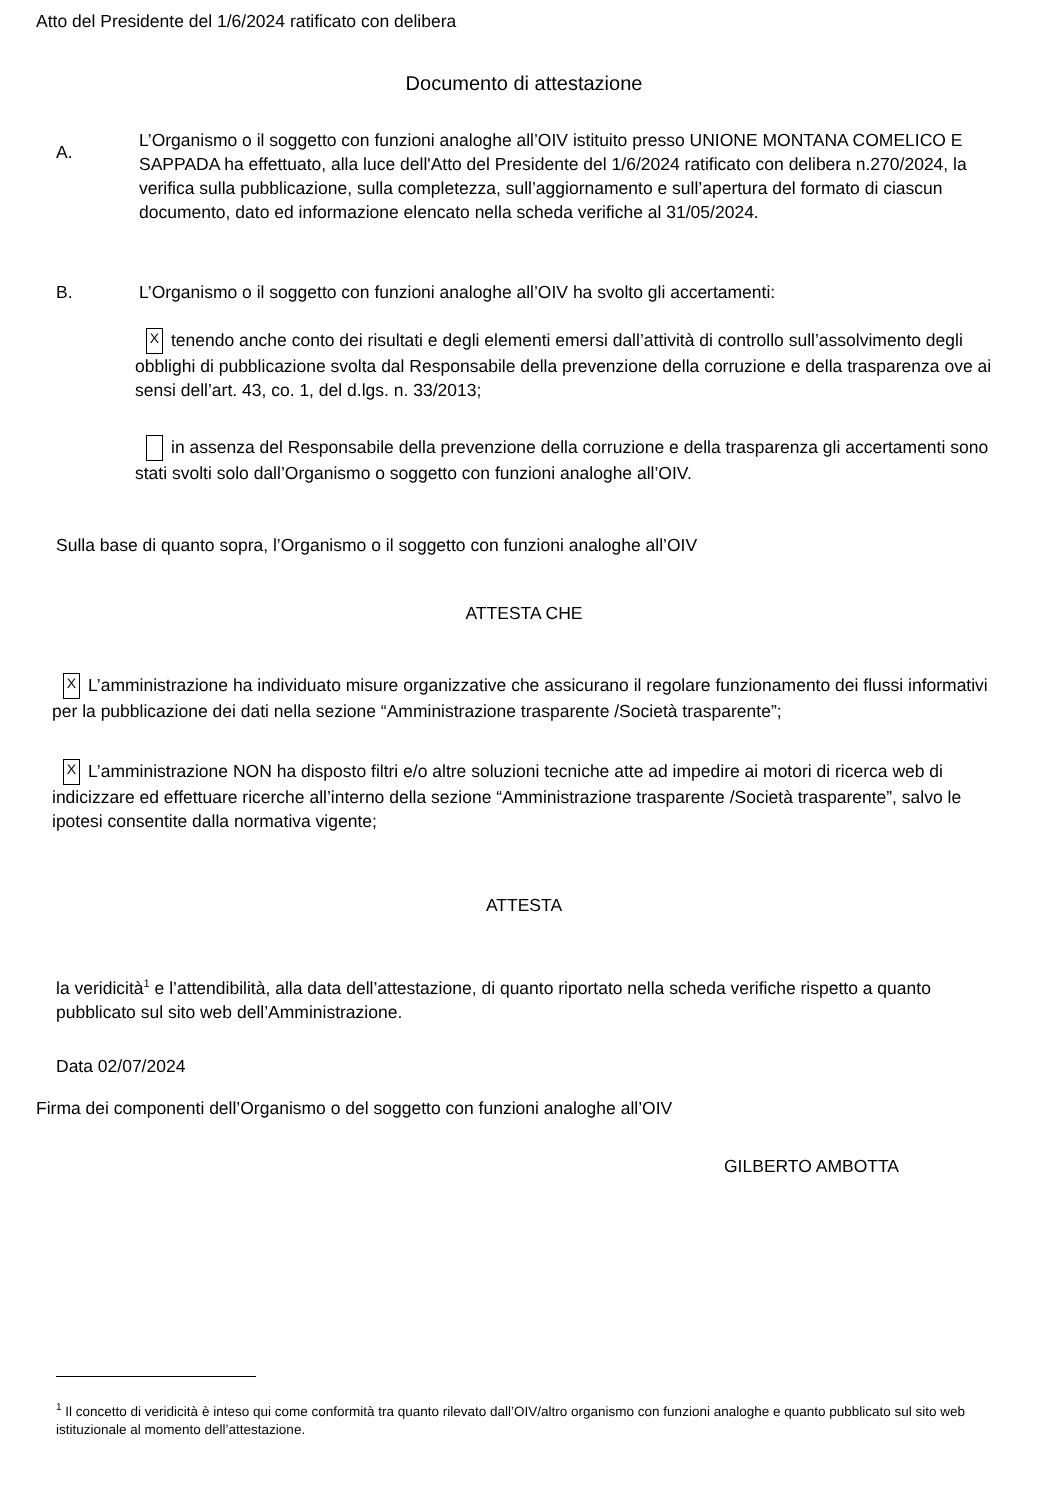Atto del Presidente del 1/6/2024 ratificato con delibera
Documento di attestazione
A.
L’Organismo o il soggetto con funzioni analoghe all’OIV istituito presso UNIONE MONTANA COMELICO E SAPPADA ha effettuato, alla luce dell'Atto del Presidente del 1/6/2024 ratificato con delibera n.270/2024, la verifica sulla pubblicazione, sulla completezza, sull’aggiornamento e sull’apertura del formato di ciascun documento, dato ed informazione elencato nella scheda verifiche al 31/05/2024.
B. L’Organismo o il soggetto con funzioni analoghe all’OIV ha svolto gli accertamenti:
Xtenendo anche conto dei risultati e degli elementi emersi dall’attività di controllo sull’assolvimento degli obblighi di pubblicazione svolta dal Responsabile della prevenzione della corruzione e della trasparenza ove ai sensi dell’art. 43, co. 1, del d.lgs. n. 33/2013;
in assenza del Responsabile della prevenzione della corruzione e della trasparenza gli accertamenti sono stati svolti solo dall’Organismo o soggetto con funzioni analoghe all’OIV.
Sulla base di quanto sopra, l’Organismo o il soggetto con funzioni analoghe all’OIV
ATTESTA CHE
X L’amministrazione ha individuato misure organizzative che assicurano il regolare funzionamento dei flussi informativi per la pubblicazione dei dati nella sezione “Amministrazione trasparente /Società trasparente”;
X L’amministrazione NON ha disposto filtri e/o altre soluzioni tecniche atte ad impedire ai motori di ricerca web di indicizzare ed effettuare ricerche all’interno della sezione “Amministrazione trasparente /Società trasparente”, salvo le ipotesi consentite dalla normativa vigente;
ATTESTA
la veridicità<sup>1</sup> e l’attendibilità, alla data dell’attestazione, di quanto riportato nella scheda verifiche rispetto a quanto pubblicato sul sito web dell’Amministrazione.
Data 02/07/2024
Firma dei componenti dell’Organismo o del soggetto con funzioni analoghe all’OIV
GILBERTO AMBOTTA
<sup>1</sup> Il concetto di veridicità è inteso qui come conformità tra quanto rilevato dall’OIV/altro organismo con funzioni analoghe e quanto pubblicato sul sito web istituzionale al momento dell’attestazione.